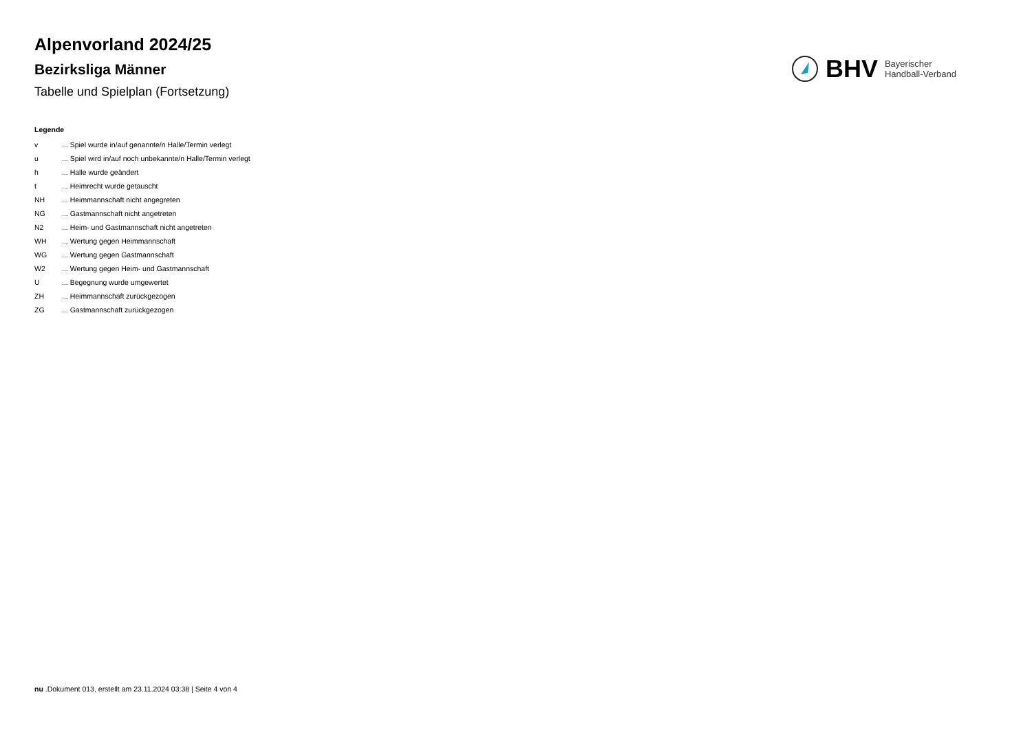Alpenvorland 2024/25
Bezirksliga Männer
Tabelle und Spielplan (Fortsetzung)
BHV Bayerischer
Handball-Verband
Legende
v... Spiel wurde in/auf genannte/n Halle/Termin verlegt
u... Spiel wird in/auf noch unbekannte/n Halle/Termin verlegt
h... Halle wurde geändert
t... Heimrecht wurde getauscht
NH... Heimmannschaft nicht angegreten
NG... Gastmannschaft nicht angetreten
N2... Heim- und Gastmannschaft nicht angetreten
WH... Wertung gegen Heimmannschaft
WG... Wertung gegen Gastmannschaft
W2... Wertung gegen Heim- und Gastmannschaft
U... Begegnung wurde umgewertet
ZH... Heimmannschaft zurückgezogen
ZG... Gastmannschaft zurückgezogen
nu .Dokument 013, erstellt am 23.11.2024 03:38 | Seite 4 von 4